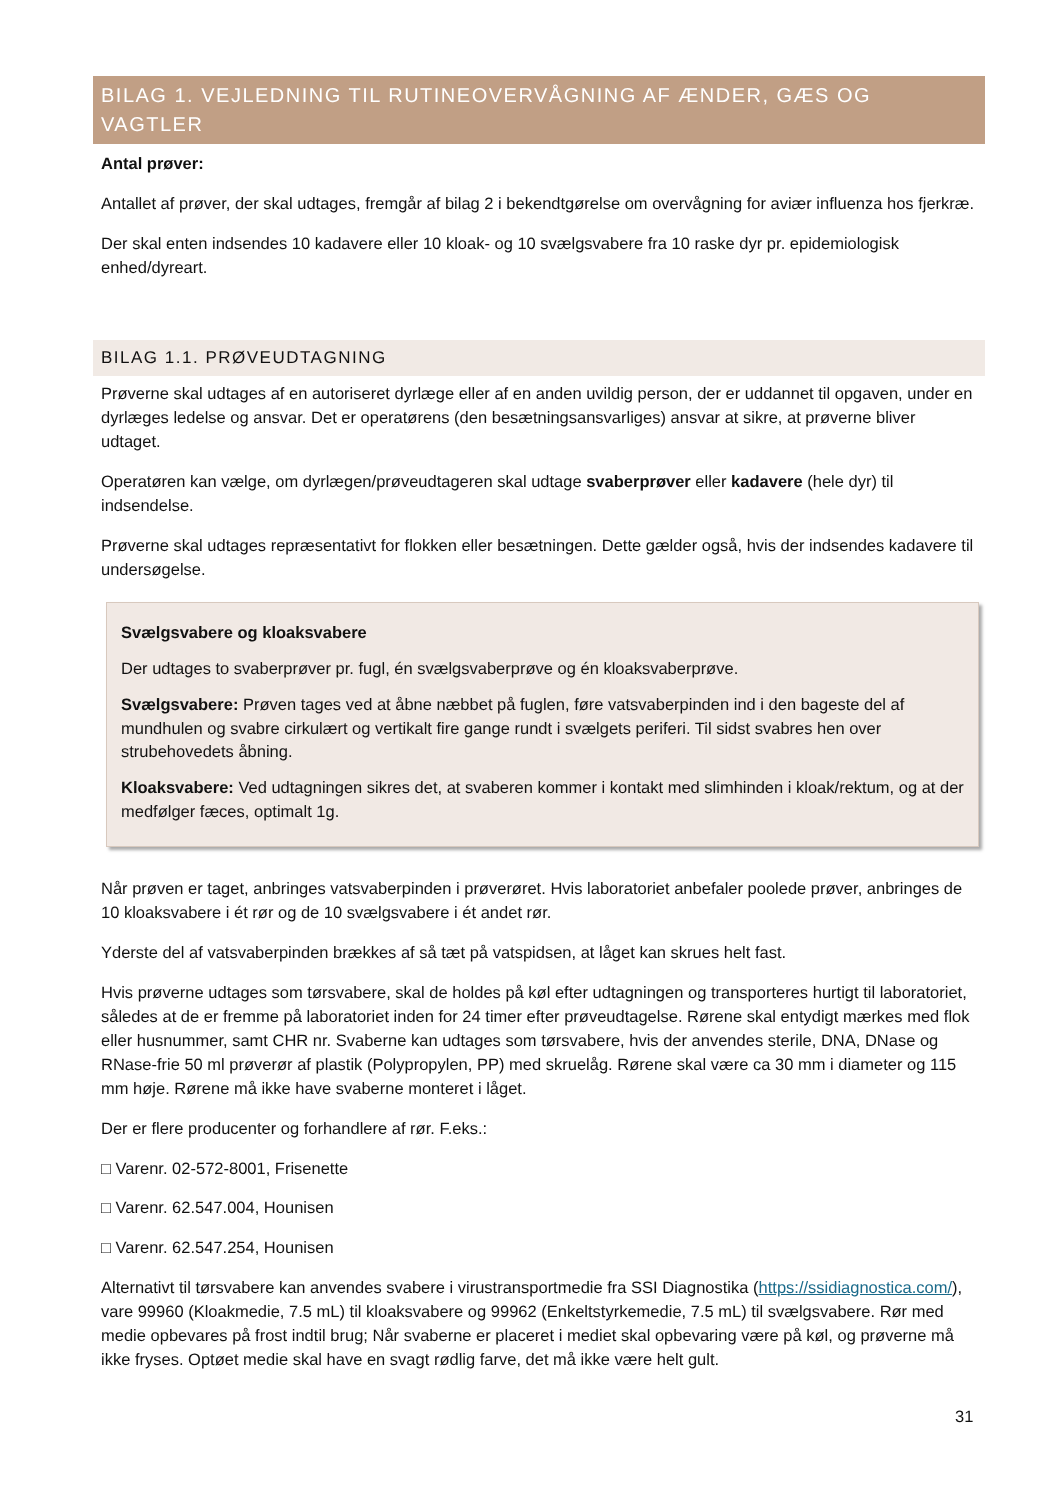BILAG 1. VEJLEDNING TIL RUTINEOVERVÅGNING AF ÆNDER, GÆS OG VAGTLER
Antal prøver:
Antallet af prøver, der skal udtages, fremgår af bilag 2 i bekendtgørelse om overvågning for aviær influenza hos fjerkræ.
Der skal enten indsendes 10 kadavere eller 10 kloak- og 10 svælgsvabere fra 10 raske dyr pr. epidemiologisk enhed/dyreart.
BILAG 1.1. PRØVEUDTAGNING
Prøverne skal udtages af en autoriseret dyrlæge eller af en anden uvildig person, der er uddannet til opgaven, under en dyrlæges ledelse og ansvar. Det er operatørens (den besætningsansvarliges) ansvar at sikre, at prøverne bliver udtaget.
Operatøren kan vælge, om dyrlægen/prøveudtageren skal udtage svaberprøver eller kadavere (hele dyr) til indsendelse.
Prøverne skal udtages repræsentativt for flokken eller besætningen. Dette gælder også, hvis der indsendes kadavere til undersøgelse.
Svælgsvabere og kloaksvabere
Der udtages to svaberprøver pr. fugl, én svælgsvaberprøve og én kloaksvaberprøve.
Svælgsvabere: Prøven tages ved at åbne næbbet på fuglen, føre vatsvaberpinden ind i den bageste del af mundhulen og svabre cirkulært og vertikalt fire gange rundt i svælgets periferi. Til sidst svabres hen over strubehovedets åbning.
Kloaksvabere: Ved udtagningen sikres det, at svaberen kommer i kontakt med slimhinden i kloak/rektum, og at der medfølger fæces, optimalt 1g.
Når prøven er taget, anbringes vatsvaberpinden i prøverøret. Hvis laboratoriet anbefaler poolede prøver, anbringes de 10 kloaksvabere i ét rør og de 10 svælgsvabere i ét andet rør.
Yderste del af vatsvaberpinden brækkes af så tæt på vatspidsen, at låget kan skrues helt fast.
Hvis prøverne udtages som tørsvabere, skal de holdes på køl efter udtagningen og transporteres hurtigt til laboratoriet, således at de er fremme på laboratoriet inden for 24 timer efter prøveudtagelse. Rørene skal entydigt mærkes med flok eller husnummer, samt CHR nr. Svaberne kan udtages som tørsvabere, hvis der anvendes sterile, DNA, DNase og RNase-frie 50 ml prøverør af plastik (Polypropylen, PP) med skruelåg. Rørene skal være ca 30 mm i diameter og 115 mm høje. Rørene må ikke have svaberne monteret i låget.
Der er flere producenter og forhandlere af rør. F.eks.:
□ Varenr. 02-572-8001, Frisenette
□ Varenr. 62.547.004, Hounisen
□ Varenr. 62.547.254, Hounisen
Alternativt til tørsvabere kan anvendes svabere i virustransportmedie fra SSI Diagnostika (https://ssidiagnostica.com/), vare 99960 (Kloakmedie, 7.5 mL) til kloaksvabere og 99962 (Enkeltstyrkemedie, 7.5 mL) til svælgsvabere. Rør med medie opbevares på frost indtil brug; Når svaberne er placeret i mediet skal opbevaring være på køl, og prøverne må ikke fryses. Optøet medie skal have en svagt rødlig farve, det må ikke være helt gult.
31